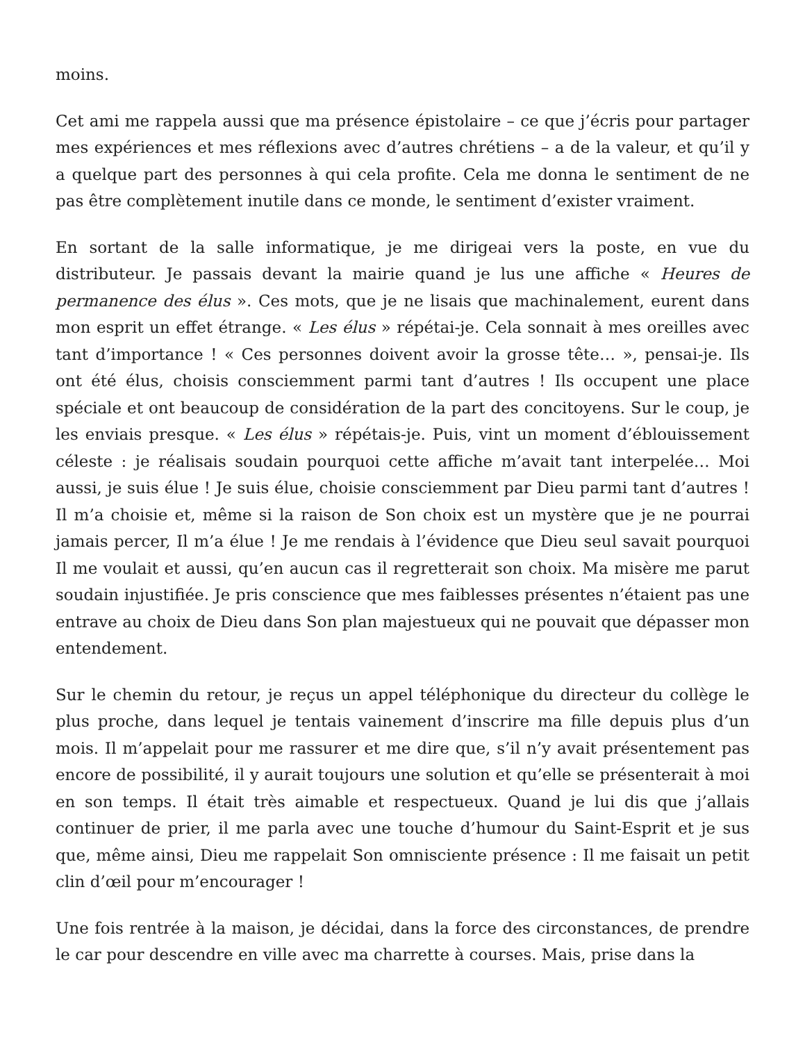moins.
Cet ami me rappela aussi que ma présence épistolaire – ce que j’écris pour partager mes expériences et mes réflexions avec d’autres chrétiens – a de la valeur, et qu’il y a quelque part des personnes à qui cela profite. Cela me donna le sentiment de ne pas être complètement inutile dans ce monde, le sentiment d’exister vraiment.
En sortant de la salle informatique, je me dirigeai vers la poste, en vue du distributeur. Je passais devant la mairie quand je lus une affiche « Heures de permanence des élus ». Ces mots, que je ne lisais que machinalement, eurent dans mon esprit un effet étrange. « Les élus » répétai-je. Cela sonnait à mes oreilles avec tant d’importance ! « Ces personnes doivent avoir la grosse tête… », pensai-je. Ils ont été élus, choisis consciemment parmi tant d’autres ! Ils occupent une place spéciale et ont beaucoup de considération de la part des concitoyens. Sur le coup, je les enviais presque. « Les élus » répétais-je. Puis, vint un moment d’éblouissement céleste : je réalisais soudain pourquoi cette affiche m’avait tant interpelée… Moi aussi, je suis élue ! Je suis élue, choisie consciemment par Dieu parmi tant d’autres ! Il m’a choisie et, même si la raison de Son choix est un mystère que je ne pourrai jamais percer, Il m’a élue ! Je me rendais à l’évidence que Dieu seul savait pourquoi Il me voulait et aussi, qu’en aucun cas il regretterait son choix. Ma misère me parut soudain injustifiée. Je pris conscience que mes faiblesses présentes n’étaient pas une entrave au choix de Dieu dans Son plan majestueux qui ne pouvait que dépasser mon entendement.
Sur le chemin du retour, je reçus un appel téléphonique du directeur du collège le plus proche, dans lequel je tentais vainement d’inscrire ma fille depuis plus d’un mois. Il m’appelait pour me rassurer et me dire que, s’il n’y avait présentement pas encore de possibilité, il y aurait toujours une solution et qu’elle se présenterait à moi en son temps. Il était très aimable et respectueux. Quand je lui dis que j’allais continuer de prier, il me parla avec une touche d’humour du Saint-Esprit et je sus que, même ainsi, Dieu me rappelait Son omnisciente présence : Il me faisait un petit clin d’œil pour m’encourager !
Une fois rentrée à la maison, je décidai, dans la force des circonstances, de prendre le car pour descendre en ville avec ma charrette à courses. Mais, prise dans la